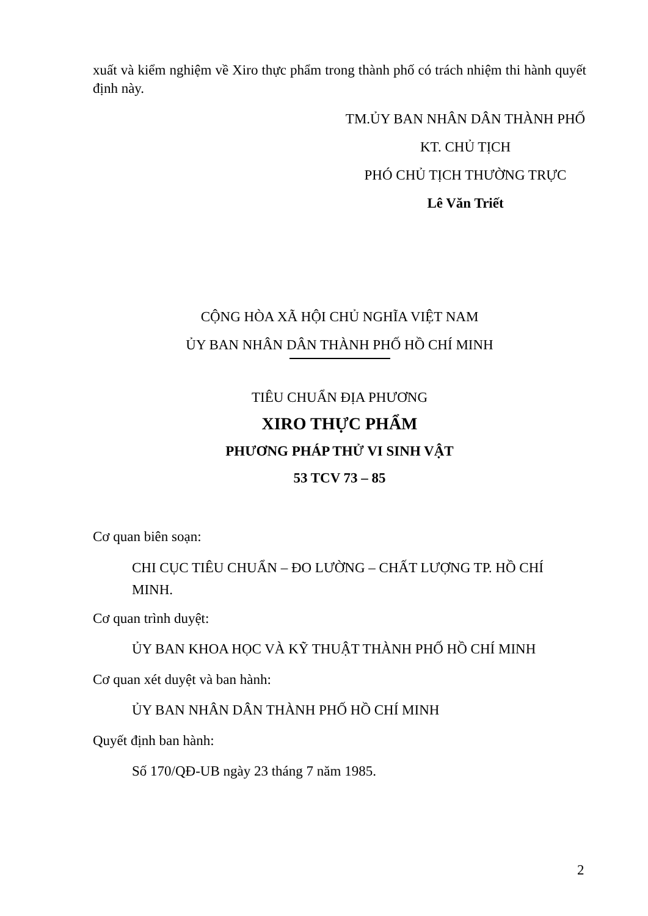xuất và kiểm nghiệm về Xiro thực phẩm trong thành phố có trách nhiệm thi hành quyết định này.
TM.ỦY BAN NHÂN DÂN THÀNH PHỐ
KT. CHỦ TỊCH
PHÓ CHỦ TỊCH THƯỜNG TRỰC
Lê Văn Triết
CỘNG HÒA XÃ HỘI CHỦ NGHĨA VIỆT NAM
ỦY BAN NHÂN DÂN THÀNH PHỐ HỒ CHÍ MINH
TIÊU CHUẨN ĐỊA PHƯƠNG
XIRO THỰC PHẨM
PHƯƠNG PHÁP THỬ VI SINH VẬT
53 TCV 73 – 85
Cơ quan biên soạn:
CHI CỤC TIÊU CHUẨN – ĐO LƯỜNG – CHẤT LƯỢNG TP. HỒ CHÍ MINH.
Cơ quan trình duyệt:
ỦY BAN KHOA HỌC VÀ KỸ THUẬT THÀNH PHỐ HỒ CHÍ MINH
Cơ quan xét duyệt và ban hành:
ỦY BAN NHÂN DÂN THÀNH PHỐ HỒ CHÍ MINH
Quyết định ban hành:
Số 170/QĐ-UB ngày 23 tháng 7 năm 1985.
2